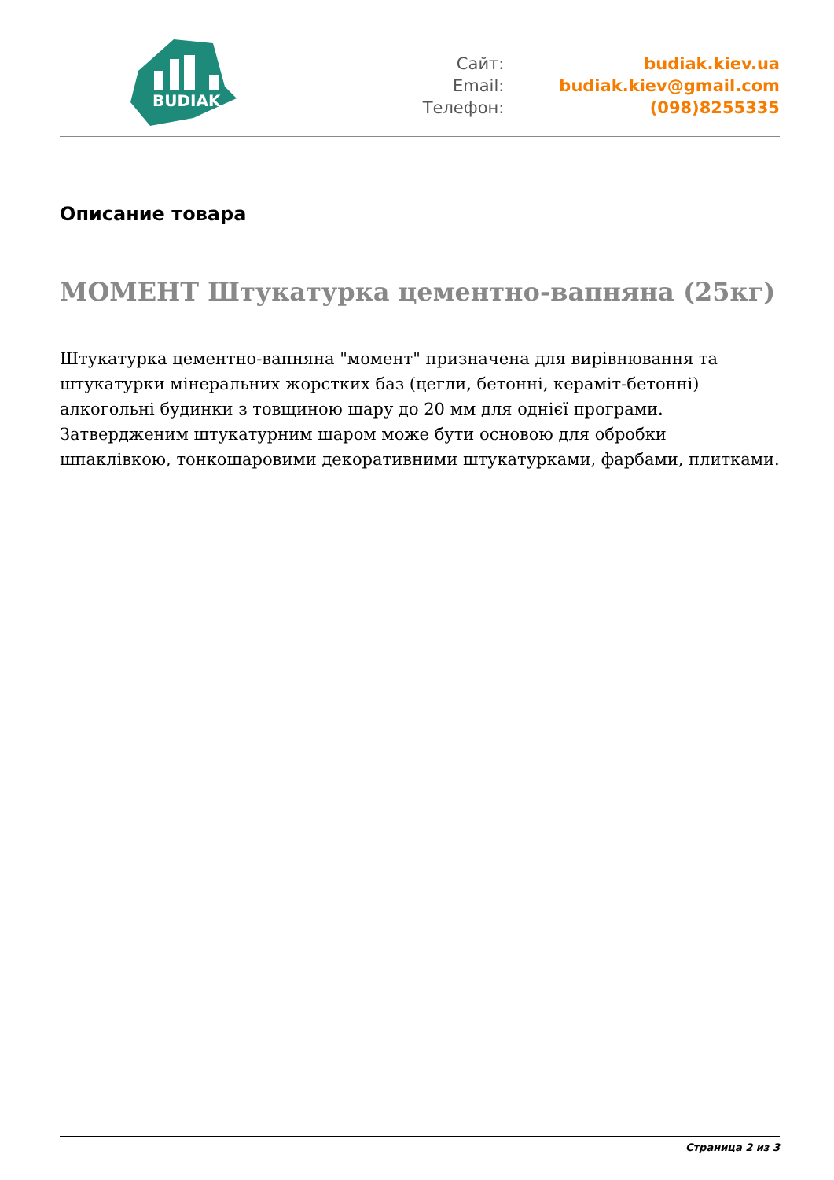BUDIAK
Сайт:
Email:
Телефон:
budiak.kiev.ua
budiak.kiev@gmail.com
(098)8255335
Описание товара
МОМЕНТ Штукатурка цементно-вапняна (25кг)
Штукатурка цементно-вапняна "момент" призначена для вирівнювання та штукатурки мінеральних жорстких баз (цегли, бетонні, кераміт-бетонні) алкогольні будинки з товщиною шару до 20 мм для однієї програми. Затвердженим штукатурним шаром може бути основою для обробки шпаклівкою, тонкошаровими декоративними штукатурками, фарбами, плитками.
Страница 2 из 3